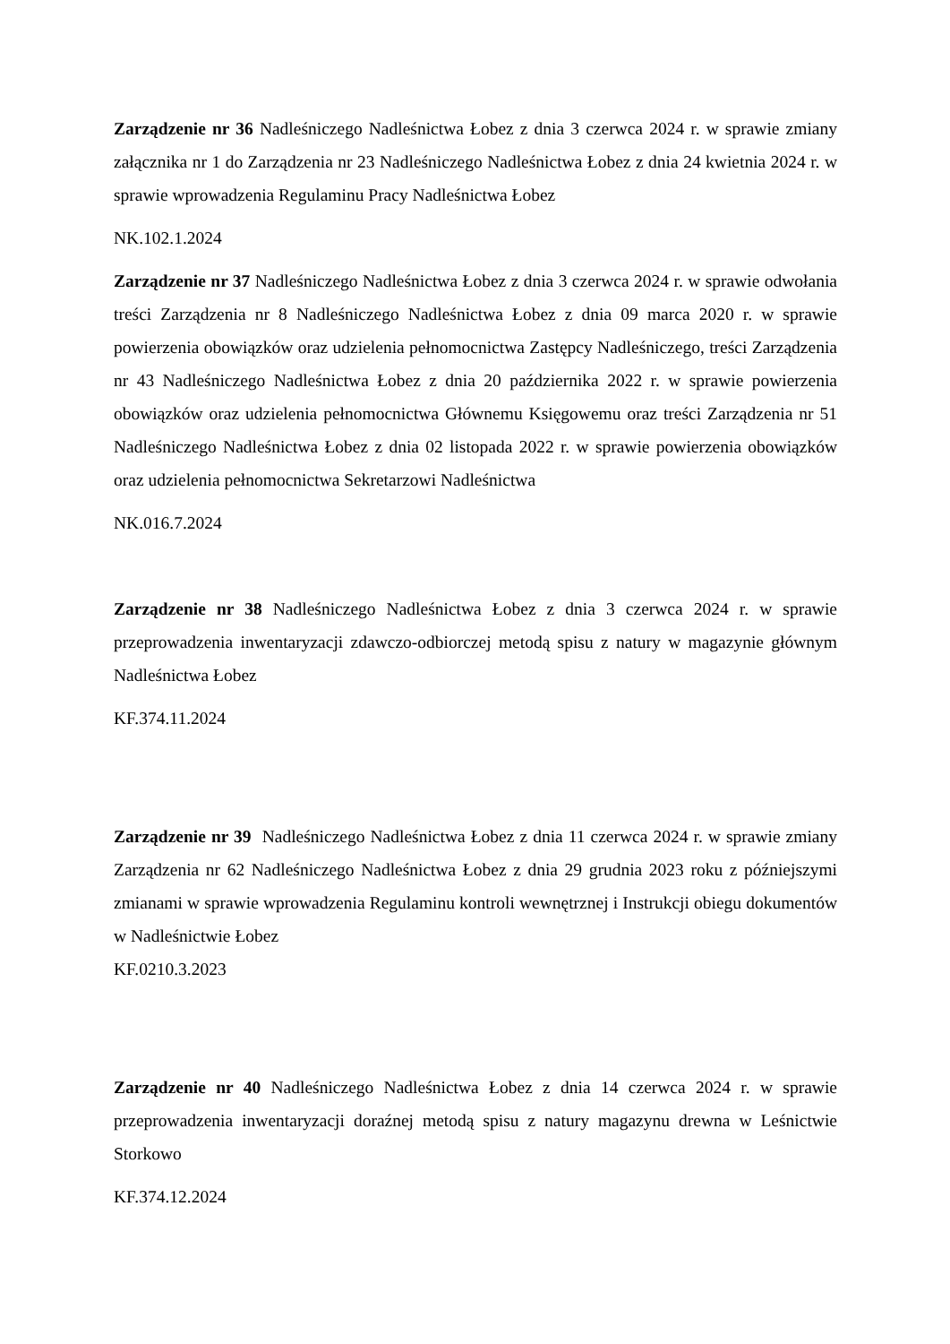Zarządzenie nr 36 Nadleśniczego Nadleśnictwa Łobez z dnia 3 czerwca 2024 r. w sprawie zmiany załącznika nr 1 do Zarządzenia nr 23 Nadleśniczego Nadleśnictwa Łobez z dnia 24 kwietnia 2024 r. w sprawie wprowadzenia Regulaminu Pracy Nadleśnictwa Łobez
NK.102.1.2024
Zarządzenie nr 37 Nadleśniczego Nadleśnictwa Łobez z dnia 3 czerwca 2024 r. w sprawie odwołania treści Zarządzenia nr 8 Nadleśniczego Nadleśnictwa Łobez z dnia 09 marca 2020 r. w sprawie powierzenia obowiązków oraz udzielenia pełnomocnictwa Zastępcy Nadleśniczego, treści Zarządzenia nr 43 Nadleśniczego Nadleśnictwa Łobez z dnia 20 października 2022 r. w sprawie powierzenia obowiązków oraz udzielenia pełnomocnictwa Głównemu Księgowemu oraz treści Zarządzenia nr 51 Nadleśniczego Nadleśnictwa Łobez z dnia 02 listopada 2022 r. w sprawie powierzenia obowiązków oraz udzielenia pełnomocnictwa Sekretarzowi Nadleśnictwa
NK.016.7.2024
Zarządzenie nr 38 Nadleśniczego Nadleśnictwa Łobez z dnia 3 czerwca 2024 r. w sprawie przeprowadzenia inwentaryzacji zdawczo-odbiorczej metodą spisu z natury w magazynie głównym Nadleśnictwa Łobez
KF.374.11.2024
Zarządzenie nr 39 Nadleśniczego Nadleśnictwa Łobez z dnia 11 czerwca 2024 r. w sprawie zmiany Zarządzenia nr 62 Nadleśniczego Nadleśnictwa Łobez z dnia 29 grudnia 2023 roku z późniejszymi zmianami w sprawie wprowadzenia Regulaminu kontroli wewnętrznej i Instrukcji obiegu dokumentów w Nadleśnictwie Łobez
KF.0210.3.2023
Zarządzenie nr 40 Nadleśniczego Nadleśnictwa Łobez z dnia 14 czerwca 2024 r. w sprawie przeprowadzenia inwentaryzacji doraźnej metodą spisu z natury magazynu drewna w Leśnictwie Storkowo
KF.374.12.2024